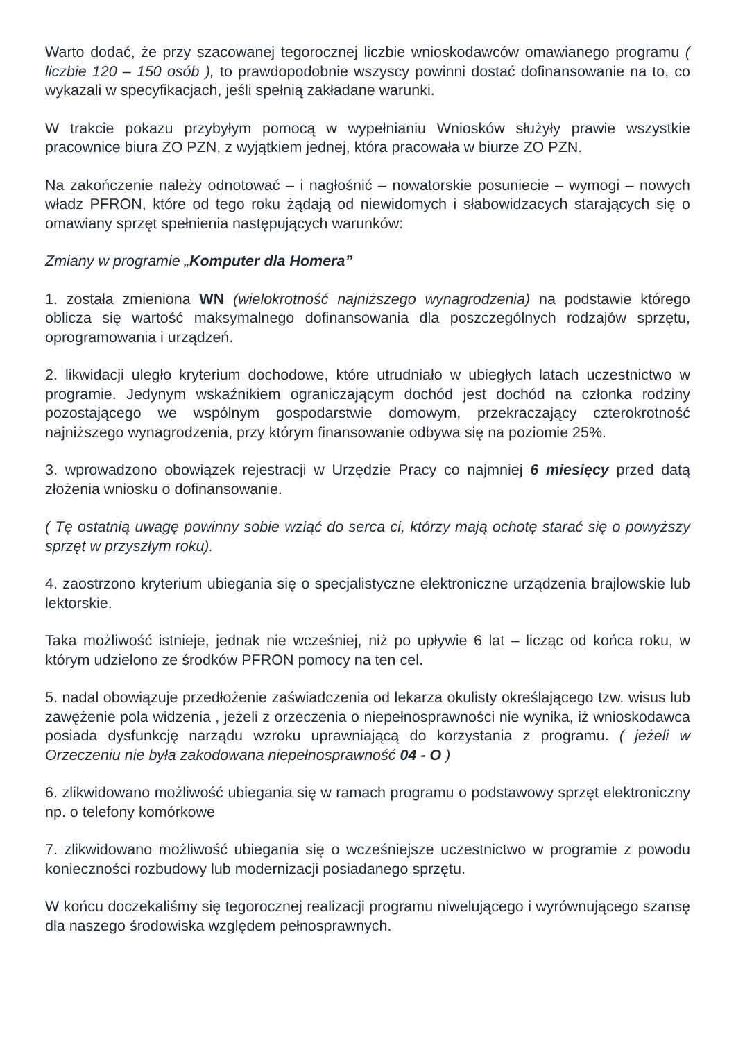Warto dodać, że przy szacowanej tegorocznej liczbie wnioskodawców omawianego programu ( liczbie 120 – 150 osób ), to prawdopodobnie wszyscy powinni dostać dofinansowanie na to, co wykazali w specyfikacjach, jeśli spełnią zakładane warunki.
W trakcie pokazu przybyłym pomocą w wypełnianiu Wniosków służyły prawie wszystkie pracownice biura ZO PZN, z wyjątkiem jednej, która pracowała w biurze ZO PZN.
Na zakończenie należy odnotować – i nagłośnić – nowatorskie posuniecie – wymogi – nowych władz PFRON, które od tego roku żądają od niewidomych i słabowidzacych starających się o omawiany sprzęt spełnienia następujących warunków:
Zmiany w programie „Komputer dla Homera”
1. została zmieniona WN (wielokrotność najniższego wynagrodzenia) na podstawie którego oblicza się wartość maksymalnego dofinansowania dla poszczególnych rodzajów sprzętu, oprogramowania i urządzeń.
2. likwidacji uległo kryterium dochodowe, które utrudniało w ubiegłych latach uczestnictwo w programie. Jedynym wskaźnikiem ograniczającym dochód jest dochód na członka rodziny pozostającego we wspólnym gospodarstwie domowym, przekraczający czterokrotność najniższego wynagrodzenia, przy którym finansowanie odbywa się na poziomie 25%.
3. wprowadzono obowiązek rejestracji w Urzędzie Pracy co najmniej 6 miesięcy przed datą złożenia wniosku o dofinansowanie.
( Tę ostatnią uwagę powinny sobie wziąć do serca ci, którzy mają ochotę starać się o powyższy sprzęt w przyszłym roku).
4. zaostrzono kryterium ubiegania się o specjalistyczne elektroniczne urządzenia brajlowskie lub lektorskie.
Taka możliwość istnieje, jednak nie wcześniej, niż po upływie 6 lat – licząc od końca roku, w którym udzielono ze środków PFRON pomocy na ten cel.
5. nadal obowiązuje przedłożenie zaświadczenia od lekarza okulisty określającego tzw. wisus lub zawężenie pola widzenia , jeżeli z orzeczenia o niepełnosprawności nie wynika, iż wnioskodawca posiada dysfunkcję narządu wzroku uprawniającą do korzystania z programu. ( jeżeli w Orzeczeniu nie była zakodowana niepełnosprawność 04 - O )
6. zlikwidowano możliwość ubiegania się w ramach programu o podstawowy sprzęt elektroniczny np. o telefony komórkowe
7. zlikwidowano możliwość ubiegania się o wcześniejsze uczestnictwo w programie z powodu konieczności rozbudowy lub modernizacji posiadanego sprzętu.
W końcu doczekaliśmy się tegorocznej realizacji programu niwelującego i wyrównującego szansę dla naszego środowiska względem pełnosprawnych.